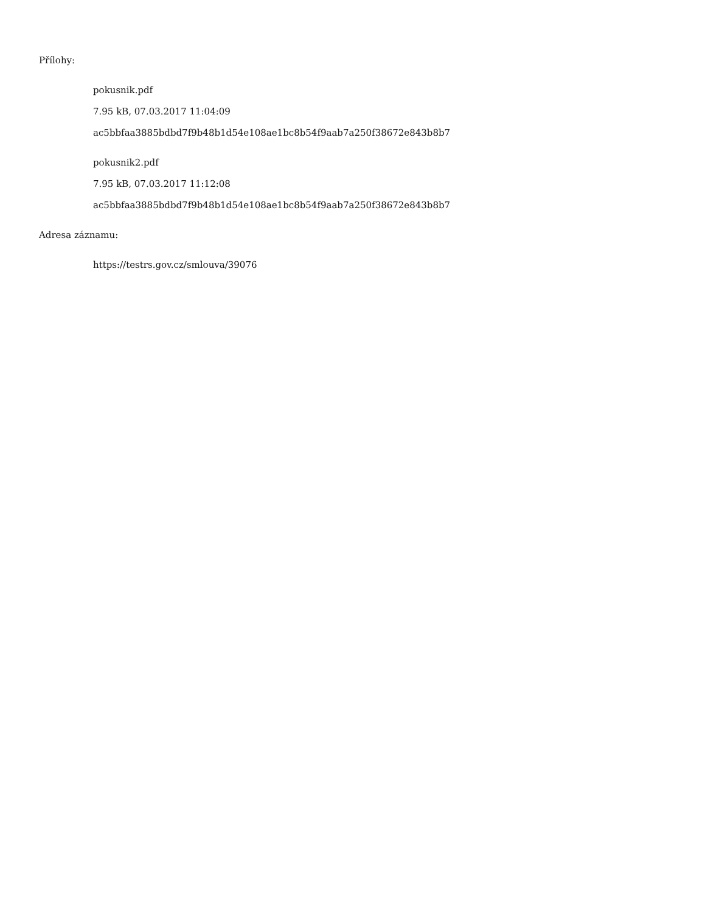Přílohy:
pokusnik.pdf
7.95 kB, 07.03.2017 11:04:09
ac5bbfaa3885bdbd7f9b48b1d54e108ae1bc8b54f9aab7a250f38672e843b8b7
pokusnik2.pdf
7.95 kB, 07.03.2017 11:12:08
ac5bbfaa3885bdbd7f9b48b1d54e108ae1bc8b54f9aab7a250f38672e843b8b7
Adresa záznamu:
https://testrs.gov.cz/smlouva/39076